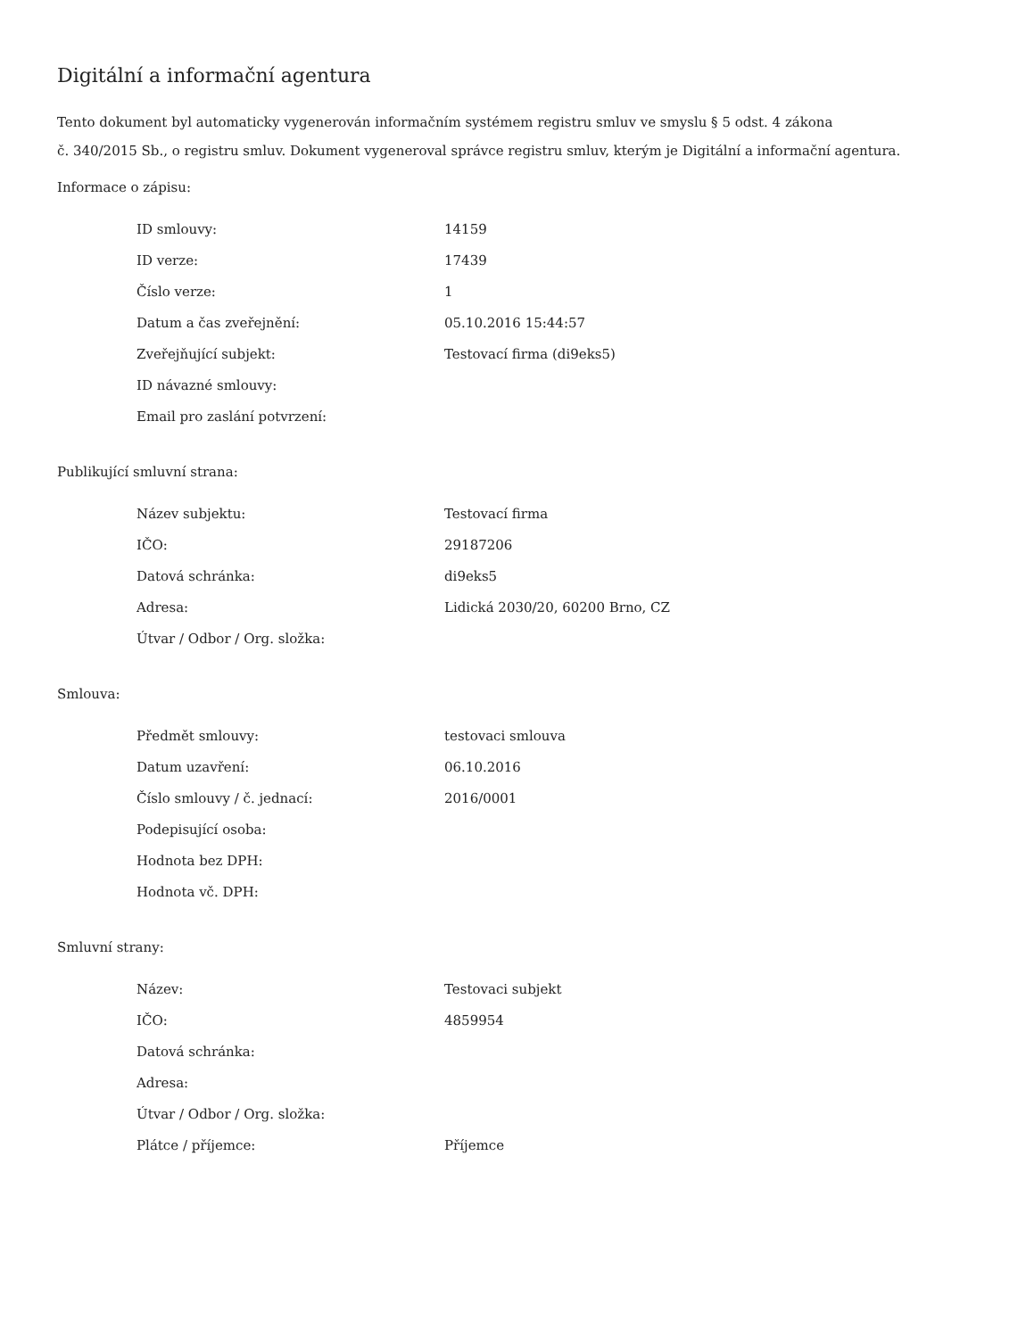Digitální a informační agentura
Tento dokument byl automaticky vygenerován informačním systémem registru smluv ve smyslu § 5 odst. 4 zákona
č. 340/2015 Sb., o registru smluv. Dokument vygeneroval správce registru smluv, kterým je Digitální a informační agentura.
Informace o zápisu:
| ID smlouvy: | 14159 |
| ID verze: | 17439 |
| Číslo verze: | 1 |
| Datum a čas zveřejnění: | 05.10.2016 15:44:57 |
| Zveřejňující subjekt: | Testovací firma (di9eks5) |
| ID návazné smlouvy: | |
| Email pro zaslání potvrzení: | |
Publikující smluvní strana:
| Název subjektu: | Testovací firma |
| IČO: | 29187206 |
| Datová schránka: | di9eks5 |
| Adresa: | Lidická 2030/20, 60200 Brno, CZ |
| Útvar / Odbor / Org. složka: | |
Smlouva:
| Předmět smlouvy: | testovaci smlouva |
| Datum uzavření: | 06.10.2016 |
| Číslo smlouvy / č. jednací: | 2016/0001 |
| Podepisující osoba: | |
| Hodnota bez DPH: | |
| Hodnota vč. DPH: | |
Smluvní strany:
| Název: | Testovaci subjekt |
| IČO: | 4859954 |
| Datová schránka: | |
| Adresa: | |
| Útvar / Odbor / Org. složka: | |
| Plátce / příjemce: | Příjemce |